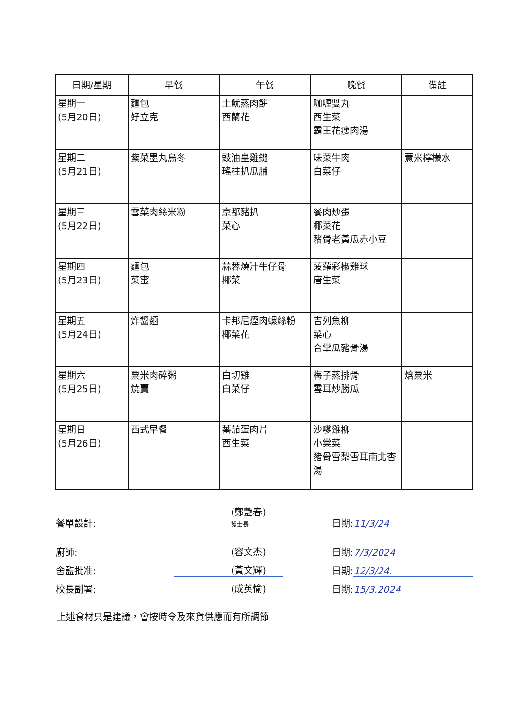| 日期/星期 | 早餐 | 午餐 | 晚餐 | 備註 |
| --- | --- | --- | --- | --- |
| 星期一 (5月20日) | 麵包 好立克 | 土魷蒸肉餅 西蘭花 | 咖喱雙丸 西生菜 霸王花瘦肉湯 | |
| 星期二 (5月21日) | 紫菜墨丸烏冬 | 豉油皇雞鎚 瑤柱扒瓜脯 | 味菜牛肉 白菜仔 | 薏米檸檬水 |
| 星期三 (5月22日) | 雪菜肉絲米粉 | 京都豬扒 菜心 | 餐肉炒蛋 椰菜花 豬骨老黃瓜赤小豆 | |
| 星期四 (5月23日) | 麵包 菜蜜 | 蒜蓉燒汁牛仔骨 椰菜 | 菠蘿彩椒雞球 唐生菜 | |
| 星期五 (5月24日) | 炸醬麵 | 卡邦尼煙肉螺絲粉 椰菜花 | 吉列魚柳 菜心 合掌瓜豬骨湯 | |
| 星期六 (5月25日) | 粟米肉碎粥 燒賣 | 白切雞 白菜仔 | 梅子蒸排骨 雲耳炒勝瓜 | 焓粟米 |
| 星期日 (5月26日) | 西式早餐 | 蕃茄蛋肉片 西生菜 | 沙嗲雞柳 小棠菜 豬骨雪梨雪耳南北杏湯 | |
餐單設計: (鄭艷春)
護士長 日期: 11/3/24
廚師: (容文杰) 日期: 7/3/2024
舍監批准: (黃文輝) 日期: 12/3/24.
校長副署: (成英愉) 日期: 15/3.2024
上述食材只是建議，會按時令及來貨供應而有所調節